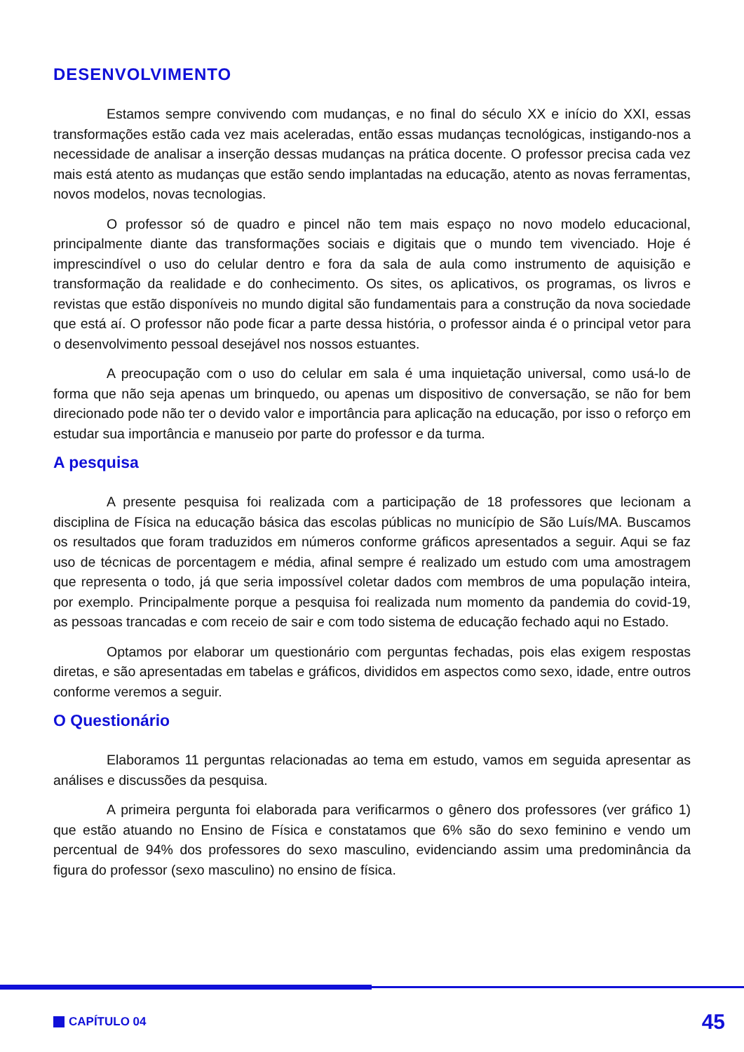DESENVOLVIMENTO
Estamos sempre convivendo com mudanças, e no final do século XX e início do XXI, essas transformações estão cada vez mais aceleradas, então essas mudanças tecnológicas, instigando-nos a necessidade de analisar a inserção dessas mudanças na prática docente. O professor precisa cada vez mais está atento as mudanças que estão sendo implantadas na educação, atento as novas ferramentas, novos modelos, novas tecnologias.
O professor só de quadro e pincel não tem mais espaço no novo modelo educacional, principalmente diante das transformações sociais e digitais que o mundo tem vivenciado. Hoje é imprescindível o uso do celular dentro e fora da sala de aula como instrumento de aquisição e transformação da realidade e do conhecimento. Os sites, os aplicativos, os programas, os livros e revistas que estão disponíveis no mundo digital são fundamentais para a construção da nova sociedade que está aí. O professor não pode ficar a parte dessa história, o professor ainda é o principal vetor para o desenvolvimento pessoal desejável nos nossos estuantes.
A preocupação com o uso do celular em sala é uma inquietação universal, como usá-lo de forma que não seja apenas um brinquedo, ou apenas um dispositivo de conversação, se não for bem direcionado pode não ter o devido valor e importância para aplicação na educação, por isso o reforço em estudar sua importância e manuseio por parte do professor e da turma.
A pesquisa
A presente pesquisa foi realizada com a participação de 18 professores que lecionam a disciplina de Física na educação básica das escolas públicas no município de São Luís/MA. Buscamos os resultados que foram traduzidos em números conforme gráficos apresentados a seguir. Aqui se faz uso de técnicas de porcentagem e média, afinal sempre é realizado um estudo com uma amostragem que representa o todo, já que seria impossível coletar dados com membros de uma população inteira, por exemplo. Principalmente porque a pesquisa foi realizada num momento da pandemia do covid-19, as pessoas trancadas e com receio de sair e com todo sistema de educação fechado aqui no Estado.
Optamos por elaborar um questionário com perguntas fechadas, pois elas exigem respostas diretas, e são apresentadas em tabelas e gráficos, divididos em aspectos como sexo, idade, entre outros conforme veremos a seguir.
O Questionário
Elaboramos 11 perguntas relacionadas ao tema em estudo, vamos em seguida apresentar as análises e discussões da pesquisa.
A primeira pergunta foi elaborada para verificarmos o gênero dos professores (ver gráfico 1) que estão atuando no Ensino de Física e constatamos que 6% são do sexo feminino e vendo um percentual de 94% dos professores do sexo masculino, evidenciando assim uma predominância da figura do professor (sexo masculino) no ensino de física.
CAPÍTULO 04 45